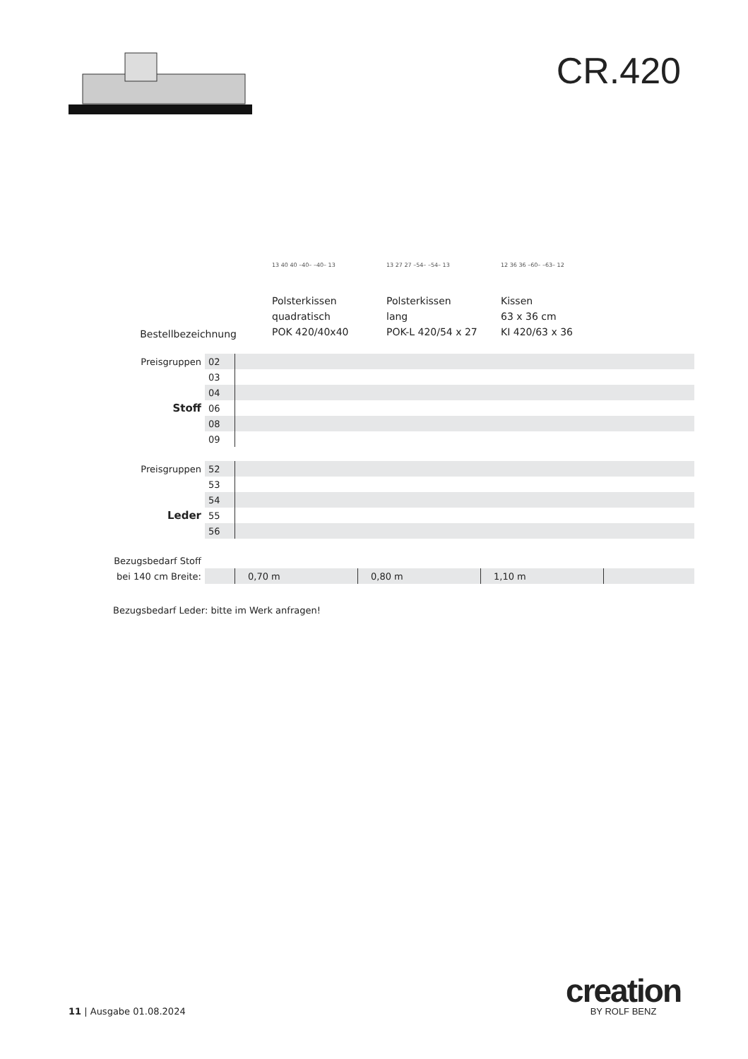CR.420
Bestellbezeichnung
13 40 40 –40– –40– 13
Polsterkissen
quadratisch
POK 420/40x40
13 27 27 –54– –54– 13
Polsterkissen
lang
POK-L 420/54 x 27
12 36 36 –60– –63– 12
Kissen
63 x 36 cm
KI 420/63 x 36
| Preisgruppen | 02 | | | | |
| | 03 | | | | |
| Stoff | 04 | | | | |
| | 06 | | | | |
| | 08 | | | | |
| | 09 | | | | |
| Preisgruppen | 52 | | | | |
| | 53 | | | | |
| Leder | 54 | | | | |
| | 55 | | | | |
| | 56 | | | | |
| Bezugsbedarf Stoff | | | | | |
| bei 140 cm Breite: | | 0,70 m | 0,80 m | 1,10 m | |
Bezugsbedarf Leder: bitte im Werk anfragen!
11 | Ausgabe 01.08.2024
creation
BY ROLF BENZ